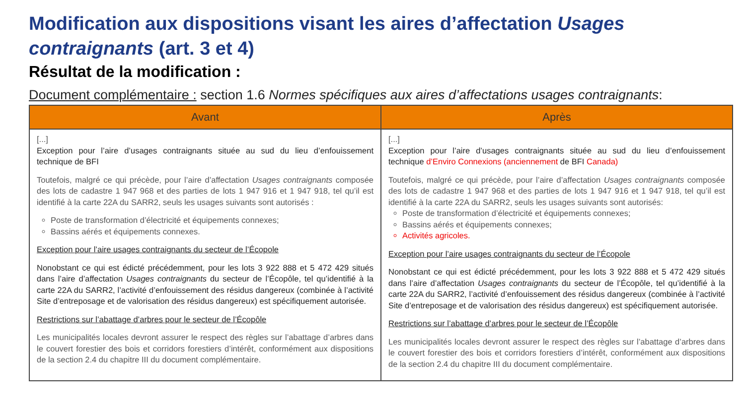Modification aux dispositions visant les aires d’affectation Usages contraignants (art. 3 et 4)
Résultat de la modification :
Document complémentaire : section 1.6 Normes spécifiques aux aires d’affectations usages contraignants:
| Avant | Après |
| --- | --- |
| [...] Exception pour l’aire d’usages contraignants située au sud du lieu d’enfouissement technique de BFI Toutefois, malgré ce qui précède, pour l’aire d’affectation Usages contraignants composée des lots de cadastre 1 947 968 et des parties de lots 1 947 916 et 1 947 918, tel qu’il est identifié à la carte 22A du SARR2, seuls les usages suivants sont autorisés : Poste de transformation d’électricité et équipements connexes; Bassins aérés et équipements connexes. Exception pour l’aire usages contraignants du secteur de l’Écopole Nonobstant ce qui est édicté précédemment, pour les lots 3 922 888 et 5 472 429 situés dans l’aire d’affectation Usages contraignants du secteur de l’Écopôle, tel qu’identifié à la carte 22A du SARR2, l’activité d’enfouissement des résidus dangereux (combinée à l’activité Site d’entreposage et de valorisation des résidus dangereux) est spécifiquement autorisée. Restrictions sur l’abattage d’arbres pour le secteur de l’Écopôle Les municipalités locales devront assurer le respect des règles sur l’abattage d’arbres dans le couvert forestier des bois et corridors forestiers d’intérêt, conformément aux dispositions de la section 2.4 du chapitre III du document complémentaire. | [...] Exception pour l’aire d’usages contraignants située au sud du lieu d’enfouissement technique d’Enviro Connexions (anciennement de BFI Canada) Toutefois, malgré ce qui précède, pour l’aire d’affectation Usages contraignants composée des lots de cadastre 1 947 968 et des parties de lots 1 947 916 et 1 947 918, tel qu’il est identifié à la carte 22A du SARR2, seuls les usages suivants sont autorisés: Poste de transformation d’électricité et équipements connexes; Bassins aérés et équipements connexes; Activités agricoles. Exception pour l’aire usages contraignants du secteur de l’Écopole Nonobstant ce qui est édicté précédemment, pour les lots 3 922 888 et 5 472 429 situés dans l’aire d’affectation Usages contraignants du secteur de l’Écopôle, tel qu’identifié à la carte 22A du SARR2, l’activité d’enfouissement des résidus dangereux (combinée à l’activité Site d’entreposage et de valorisation des résidus dangereux) est spécifiquement autorisée. Restrictions sur l’abattage d’arbres pour le secteur de l’Écopôle Les municipalités locales devront assurer le respect des règles sur l’abattage d’arbres dans le couvert forestier des bois et corridors forestiers d’intérêt, conformément aux dispositions de la section 2.4 du chapitre III du document complémentaire. |